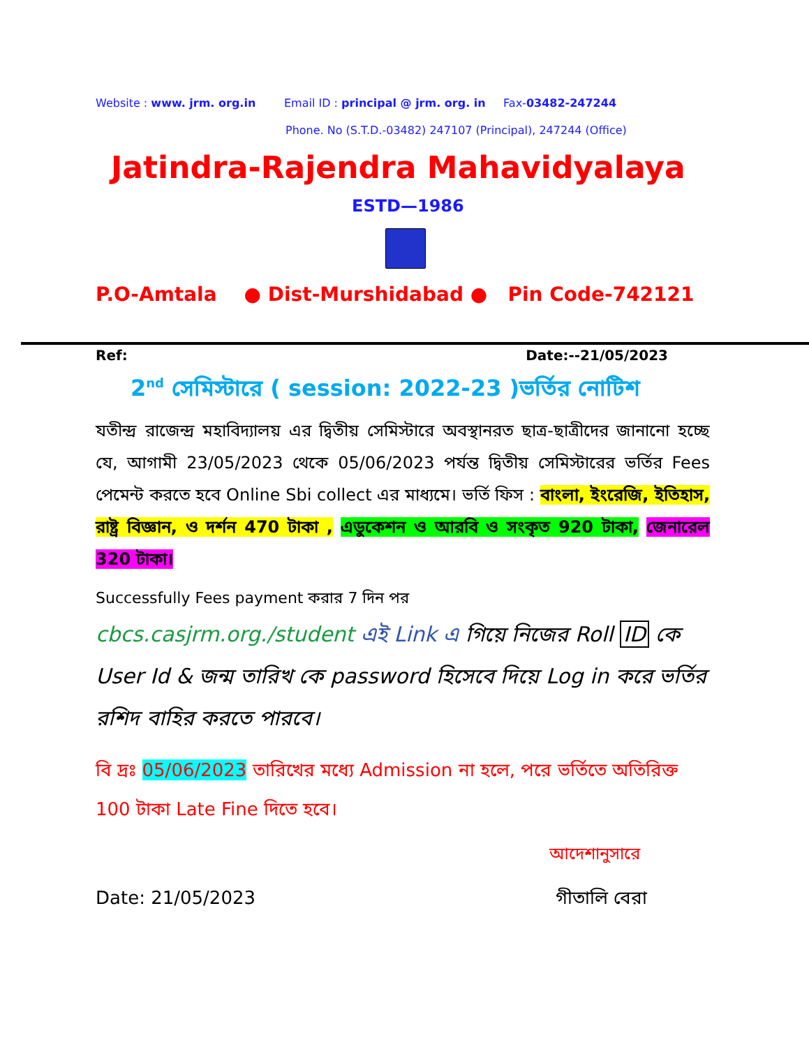Website : www. jrm. org.in Email ID : principal @ jrm. org. in Fax-03482-247244
Phone. No (S.T.D.-03482) 247107 (Principal), 247244 (Office)
Jatindra-Rajendra Mahavidyalaya
ESTD—1986
P.O-Amtala ● Dist-Murshidabad ● Pin Code-742121
Ref: Date:--21/05/2023
2<sup>nd</sup> সেমিস্টারে ( session: 2022-23 )ভর্তির নোটিশ
যতীন্দ্র রাজেন্দ্র মহাবিদ্যালয় এর দ্বিতীয় সেমিস্টারে অবস্থানরত ছাত্র-ছাত্রীদের জানানো হচ্ছে যে, আগামী 23/05/2023 থেকে 05/06/2023 পর্যন্ত দ্বিতীয় সেমিস্টারের ভর্তির Fees পেমেন্ট করতে হবে Online Sbi collect এর মাধ্যমে। ভর্তি ফিস : বাংলা, ইংরেজি, ইতিহাস, রাষ্ট্র বিজ্ঞান, ও দর্শন 470 টাকা , এডুকেশন ও আরবি ও সংকৃত 920 টাকা, জেনারেল 320 টাকা।
Successfully Fees payment করার 7 দিন পর
cbcs.casjrm.org./student এই Link এ গিয়ে নিজের Roll ID কে User Id & জন্ম তারিখ কে password হিসেবে দিয়ে Log in করে ভর্তির রশিদ বাহির করতে পারবে।
বি দ্রঃ 05/06/2023 তারিখের মধ্যে Admission না হলে, পরে ভর্তিতে অতিরিক্ত 100 টাকা Late Fine দিতে হবে।
আদেশানুসারে
Date: 21/05/2023 গীতালি বেরা